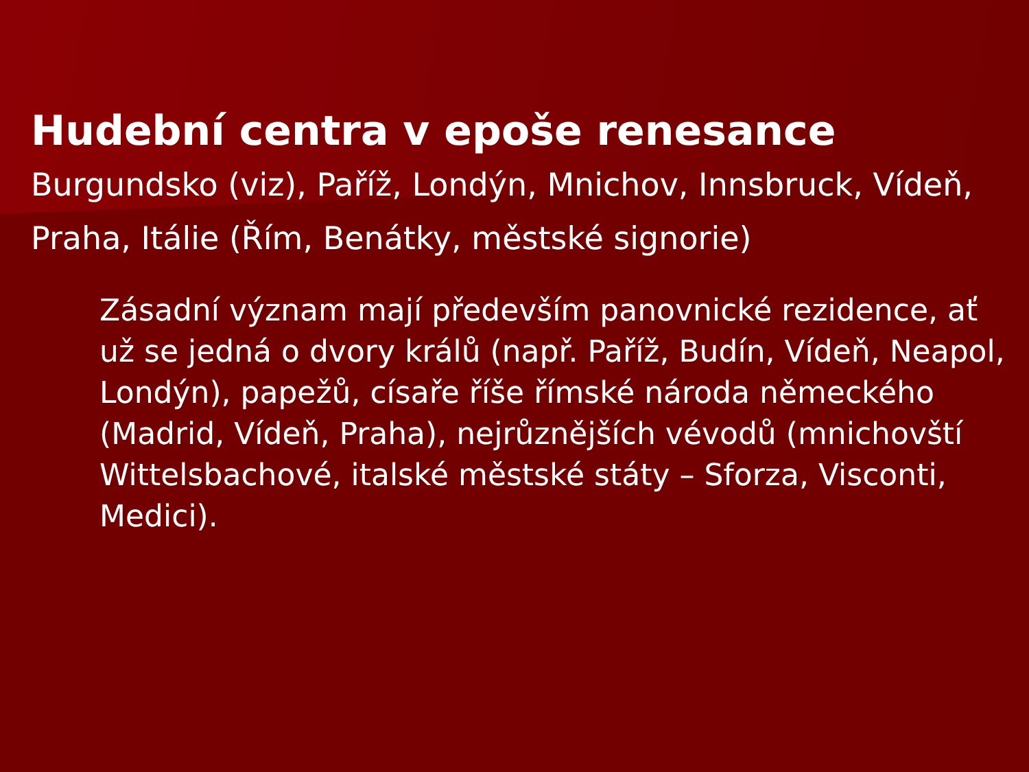Hudební centra v epoše renesance
Burgundsko (viz), Paříž, Londýn, Mnichov, Innsbruck, Vídeň, Praha, Itálie (Řím, Benátky, městské signorie)
Zásadní význam mají především panovnické rezidence, ať už se jedná o dvory králů (např. Paříž, Budín, Vídeň, Neapol, Londýn), papežů, císaře říše římské národa německého (Madrid, Vídeň, Praha), nejrůznějších vévodů (mnichovští Wittelsbachové, italské městské státy – Sforza, Visconti, Medici).